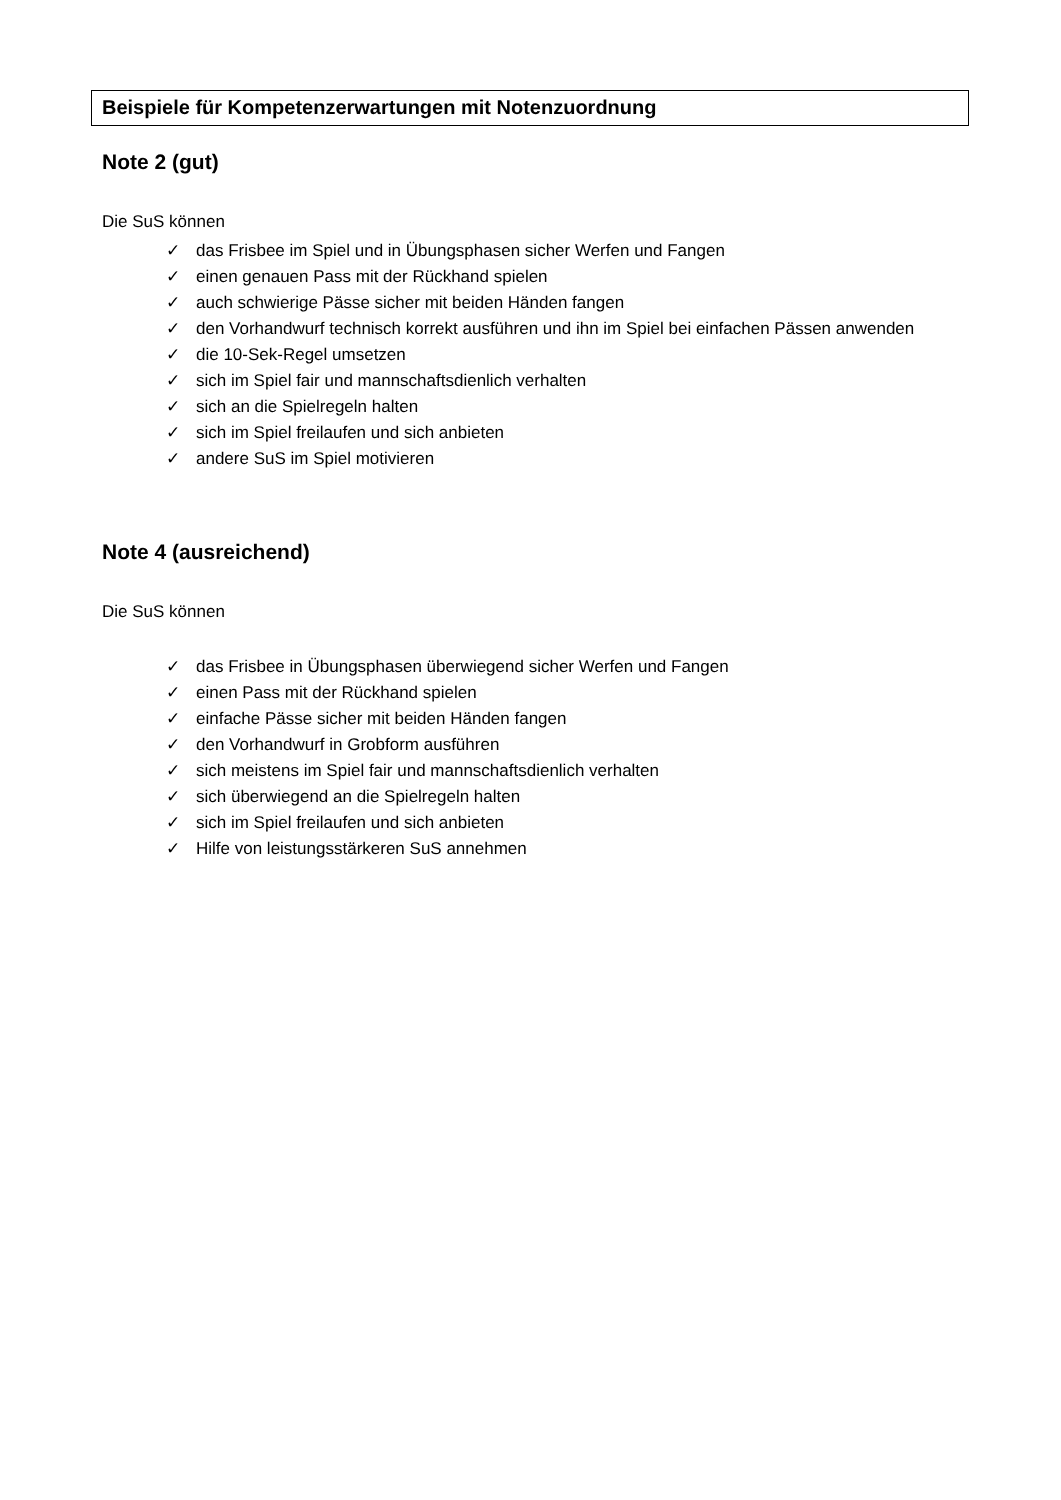Beispiele für Kompetenzerwartungen mit Notenzuordnung
Note 2 (gut)
Die SuS können
✓ das Frisbee im Spiel und in Übungsphasen sicher Werfen und Fangen
✓ einen genauen Pass mit der Rückhand spielen
✓ auch schwierige Pässe sicher mit beiden Händen fangen
✓ den Vorhandwurf technisch korrekt ausführen und ihn im Spiel bei einfachen Pässen anwenden
✓ die 10-Sek-Regel umsetzen
✓ sich im Spiel fair und mannschaftsdienlich verhalten
✓ sich an die Spielregeln halten
✓ sich im Spiel freilaufen und sich anbieten
✓ andere SuS im Spiel motivieren
Note 4 (ausreichend)
Die SuS können
✓ das Frisbee in Übungsphasen überwiegend sicher Werfen und Fangen
✓ einen Pass mit der Rückhand spielen
✓ einfache Pässe sicher mit beiden Händen fangen
✓ den Vorhandwurf in Grobform ausführen
✓ sich meistens im Spiel fair und mannschaftsdienlich verhalten
✓ sich überwiegend an die Spielregeln halten
✓ sich im Spiel freilaufen und sich anbieten
✓ Hilfe von leistungsstärkeren SuS annehmen